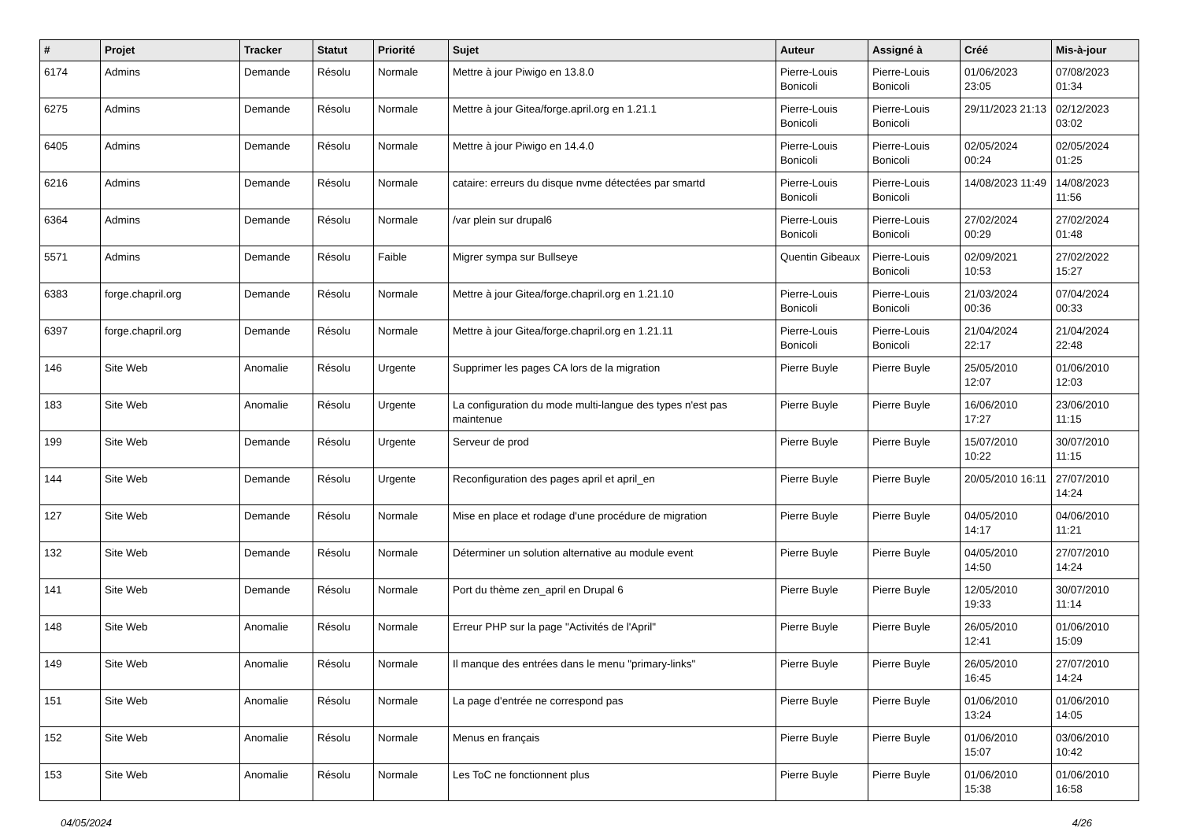| # | Projet | Tracker | Statut | Priorité | Sujet | Auteur | Assigné à | Créé | Mis-à-jour |
| --- | --- | --- | --- | --- | --- | --- | --- | --- | --- |
| 6174 | Admins | Demande | Résolu | Normale | Mettre à jour Piwigo en 13.8.0 | Pierre-Louis Bonicoli | Pierre-Louis Bonicoli | 01/06/2023 23:05 | 07/08/2023 01:34 |
| 6275 | Admins | Demande | Résolu | Normale | Mettre à jour Gitea/forge.april.org en 1.21.1 | Pierre-Louis Bonicoli | Pierre-Louis Bonicoli | 29/11/2023 21:13 | 02/12/2023 03:02 |
| 6405 | Admins | Demande | Résolu | Normale | Mettre à jour Piwigo en 14.4.0 | Pierre-Louis Bonicoli | Pierre-Louis Bonicoli | 02/05/2024 00:24 | 02/05/2024 01:25 |
| 6216 | Admins | Demande | Résolu | Normale | cataire: erreurs du disque nvme détectées par smartd | Pierre-Louis Bonicoli | Pierre-Louis Bonicoli | 14/08/2023 11:49 | 14/08/2023 11:56 |
| 6364 | Admins | Demande | Résolu | Normale | /var plein sur drupal6 | Pierre-Louis Bonicoli | Pierre-Louis Bonicoli | 27/02/2024 00:29 | 27/02/2024 01:48 |
| 5571 | Admins | Demande | Résolu | Faible | Migrer sympa sur Bullseye | Quentin Gibeaux | Pierre-Louis Bonicoli | 02/09/2021 10:53 | 27/02/2022 15:27 |
| 6383 | forge.chapril.org | Demande | Résolu | Normale | Mettre à jour Gitea/forge.chapril.org en 1.21.10 | Pierre-Louis Bonicoli | Pierre-Louis Bonicoli | 21/03/2024 00:36 | 07/04/2024 00:33 |
| 6397 | forge.chapril.org | Demande | Résolu | Normale | Mettre à jour Gitea/forge.chapril.org en 1.21.11 | Pierre-Louis Bonicoli | Pierre-Louis Bonicoli | 21/04/2024 22:17 | 21/04/2024 22:48 |
| 146 | Site Web | Anomalie | Résolu | Urgente | Supprimer les pages CA lors de la migration | Pierre Buyle | Pierre Buyle | 25/05/2010 12:07 | 01/06/2010 12:03 |
| 183 | Site Web | Anomalie | Résolu | Urgente | La configuration du mode multi-langue des types n'est pas maintenue | Pierre Buyle | Pierre Buyle | 16/06/2010 17:27 | 23/06/2010 11:15 |
| 199 | Site Web | Demande | Résolu | Urgente | Serveur de prod | Pierre Buyle | Pierre Buyle | 15/07/2010 10:22 | 30/07/2010 11:15 |
| 144 | Site Web | Demande | Résolu | Urgente | Reconfiguration des pages april et april_en | Pierre Buyle | Pierre Buyle | 20/05/2010 16:11 | 27/07/2010 14:24 |
| 127 | Site Web | Demande | Résolu | Normale | Mise en place et rodage d'une procédure de migration | Pierre Buyle | Pierre Buyle | 04/05/2010 14:17 | 04/06/2010 11:21 |
| 132 | Site Web | Demande | Résolu | Normale | Déterminer un solution alternative au module event | Pierre Buyle | Pierre Buyle | 04/05/2010 14:50 | 27/07/2010 14:24 |
| 141 | Site Web | Demande | Résolu | Normale | Port du thème zen_april en Drupal 6 | Pierre Buyle | Pierre Buyle | 12/05/2010 19:33 | 30/07/2010 11:14 |
| 148 | Site Web | Anomalie | Résolu | Normale | Erreur PHP sur la page "Activités de l'April" | Pierre Buyle | Pierre Buyle | 26/05/2010 12:41 | 01/06/2010 15:09 |
| 149 | Site Web | Anomalie | Résolu | Normale | Il manque des entrées dans le menu "primary-links" | Pierre Buyle | Pierre Buyle | 26/05/2010 16:45 | 27/07/2010 14:24 |
| 151 | Site Web | Anomalie | Résolu | Normale | La page d'entrée ne correspond pas | Pierre Buyle | Pierre Buyle | 01/06/2010 13:24 | 01/06/2010 14:05 |
| 152 | Site Web | Anomalie | Résolu | Normale | Menus en français | Pierre Buyle | Pierre Buyle | 01/06/2010 15:07 | 03/06/2010 10:42 |
| 153 | Site Web | Anomalie | Résolu | Normale | Les ToC ne fonctionnent plus | Pierre Buyle | Pierre Buyle | 01/06/2010 15:38 | 01/06/2010 16:58 |
04/05/2024 4/26